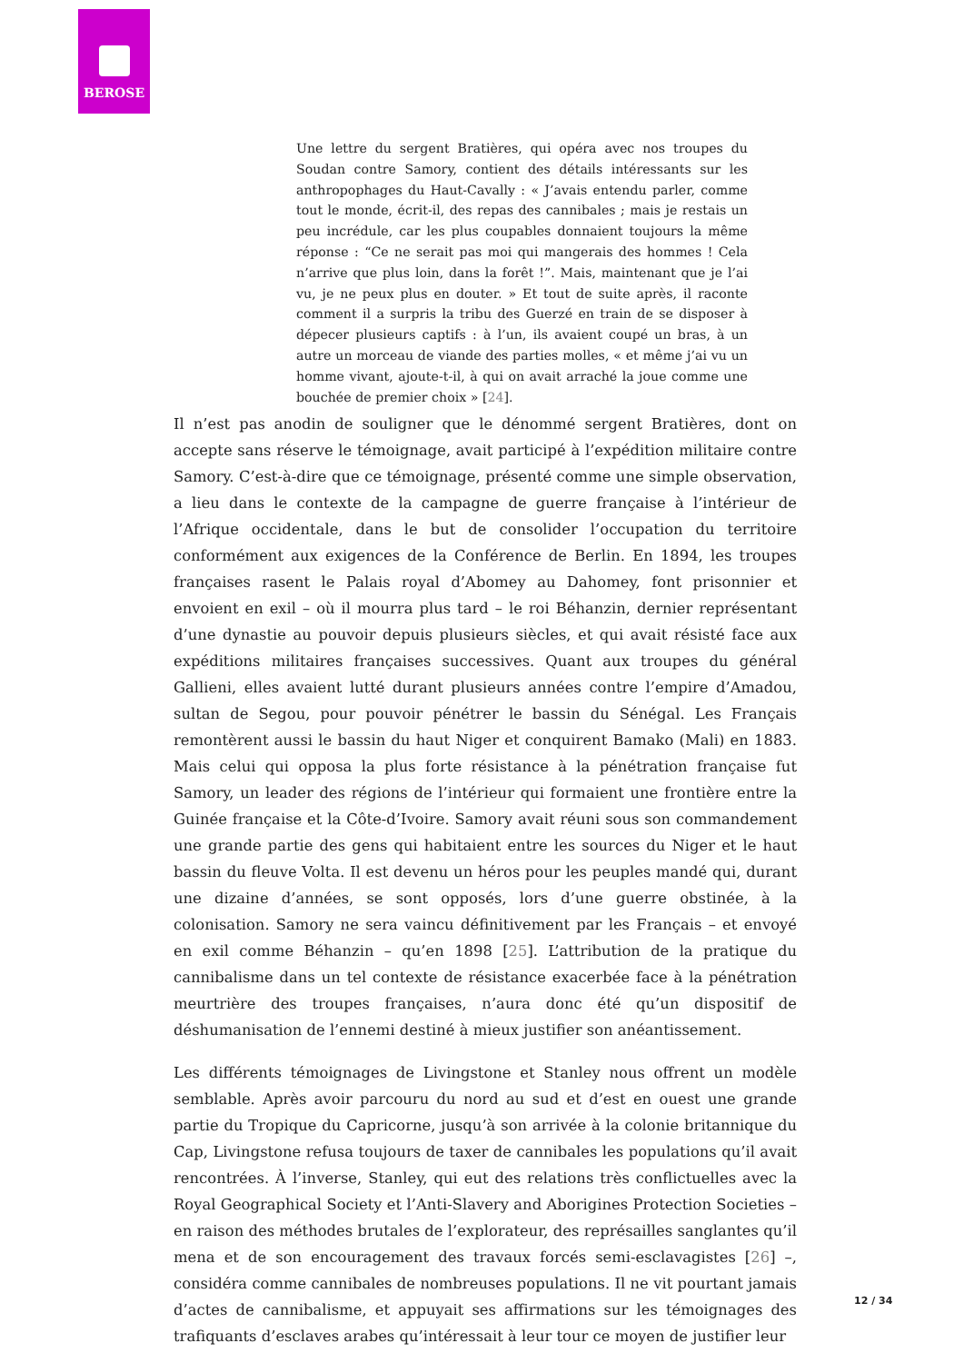BEROSE
Une lettre du sergent Bratières, qui opéra avec nos troupes du Soudan contre Samory, contient des détails intéressants sur les anthropophages du Haut-Cavally : « J’avais entendu parler, comme tout le monde, écrit-il, des repas des cannibales ; mais je restais un peu incrédule, car les plus coupables donnaient toujours la même réponse : “Ce ne serait pas moi qui mangerais des hommes ! Cela n’arrive que plus loin, dans la forêt !”. Mais, maintenant que je l’ai vu, je ne peux plus en douter. » Et tout de suite après, il raconte comment il a surpris la tribu des Guerzé en train de se disposer à dépecer plusieurs captifs : à l’un, ils avaient coupé un bras, à un autre un morceau de viande des parties molles, « et même j’ai vu un homme vivant, ajoute-t-il, à qui on avait arraché la joue comme une bouchée de premier choix » [24].
Il n’est pas anodin de souligner que le dénommé sergent Bratières, dont on accepte sans réserve le témoignage, avait participé à l’expédition militaire contre Samory. C’est-à-dire que ce témoignage, présenté comme une simple observation, a lieu dans le contexte de la campagne de guerre française à l’intérieur de l’Afrique occidentale, dans le but de consolider l’occupation du territoire conformément aux exigences de la Conférence de Berlin. En 1894, les troupes françaises rasent le Palais royal d’Abomey au Dahomey, font prisonnier et envoient en exil – où il mourra plus tard – le roi Béhanzin, dernier représentant d’une dynastie au pouvoir depuis plusieurs siècles, et qui avait résisté face aux expéditions militaires françaises successives. Quant aux troupes du général Gallieni, elles avaient lutté durant plusieurs années contre l’empire d’Amadou, sultan de Segou, pour pouvoir pénétrer le bassin du Sénégal. Les Français remontèrent aussi le bassin du haut Niger et conquirent Bamako (Mali) en 1883. Mais celui qui opposa la plus forte résistance à la pénétration française fut Samory, un leader des régions de l’intérieur qui formaient une frontière entre la Guinée française et la Côte-d’Ivoire. Samory avait réuni sous son commandement une grande partie des gens qui habitaient entre les sources du Niger et le haut bassin du fleuve Volta. Il est devenu un héros pour les peuples mandé qui, durant une dizaine d’années, se sont opposés, lors d’une guerre obstinée, à la colonisation. Samory ne sera vaincu définitivement par les Français – et envoyé en exil comme Béhanzin – qu’en 1898 [25]. L’attribution de la pratique du cannibalisme dans un tel contexte de résistance exacerbée face à la pénétration meurtrière des troupes françaises, n’aura donc été qu’un dispositif de déshumanisation de l’ennemi destiné à mieux justifier son anéantissement.
Les différents témoignages de Livingstone et Stanley nous offrent un modèle semblable. Après avoir parcouru du nord au sud et d’est en ouest une grande partie du Tropique du Capricorne, jusqu’à son arrivée à la colonie britannique du Cap, Livingstone refusa toujours de taxer de cannibales les populations qu’il avait rencontrées. À l’inverse, Stanley, qui eut des relations très conflictuelles avec la Royal Geographical Society et l’Anti-Slavery and Aborigines Protection Societies – en raison des méthodes brutales de l’explorateur, des représailles sanglantes qu’il mena et de son encouragement des travaux forcés semi-esclavagistes [26] –, considéra comme cannibales de nombreuses populations. Il ne vit pourtant jamais d’actes de cannibalisme, et appuyait ses affirmations sur les témoignages des trafiquants d’esclaves arabes qu’intéressait à leur tour ce moyen de justifier leur
12 / 34